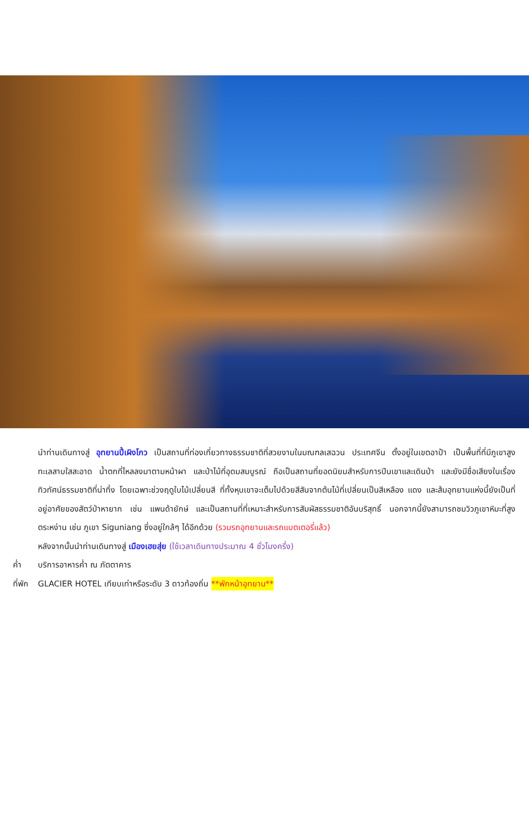นำท่านเดินทางสู่ อุทยานปี้เผิงโกว เป็นสถานที่ท่องเที่ยวทางธรรมชาติที่สวยงามในมณฑลเสฉวน ประเทศจีน ตั้งอยู่ในเขตอาป้า เป็นพื้นที่ที่มีภูเขาสูง ทะเลสาบใสสะอาด น้ำตกที่ไหลลงมาตามหน้าผา และป่าไม้ที่อุดมสมบูรณ์ ถือเป็นสถานที่ยอดนิยมสำหรับการปีนเขาและเดินป่า และยังมีชื่อเสียงในเรื่องทิวทัศน์ธรรมชาติที่น่าทึ่ง โดยเฉพาะช่วงฤดูใบไม้เปลี่ยนสี ที่ทั้งหุบเขาจะเต็มไปด้วยสีสันจากต้นไม้ที่เปลี่ยนเป็นสีเหลือง แดง และส้มอุทยานแห่งนี้ยังเป็นที่อยู่อาศัยของสัตว์ป่าหายาก เช่น แพนด้ายักษ์ และเป็นสถานที่ที่เหมาะสำหรับการสัมผัสธรรมชาติอันบริสุทธิ์ นอกจากนี้ยังสามารถชมวิวภูเขาหิมะที่สูงตระหง่าน เช่น ภูเขา Siguniang ซึ่งอยู่ใกล้ๆ ได้อีกด้วย (รวมรถอุทยานและรถแบตเตอรี่แล้ว)
หลังจากนั้นนำท่านเดินทางสู่ เมืองเฮยสุ่ย (ใช้เวลาเดินทางประมาณ 4 ชั่วโมงครึ่ง)
ค่ำ บริการอาหารค่ำ ณ ภัตตาคาร
ที่พัก GLACIER HOTEL เทียบเท่าหรือระดับ 3 ดาวท้องถิ่น **พักหน้าอุทยาน**